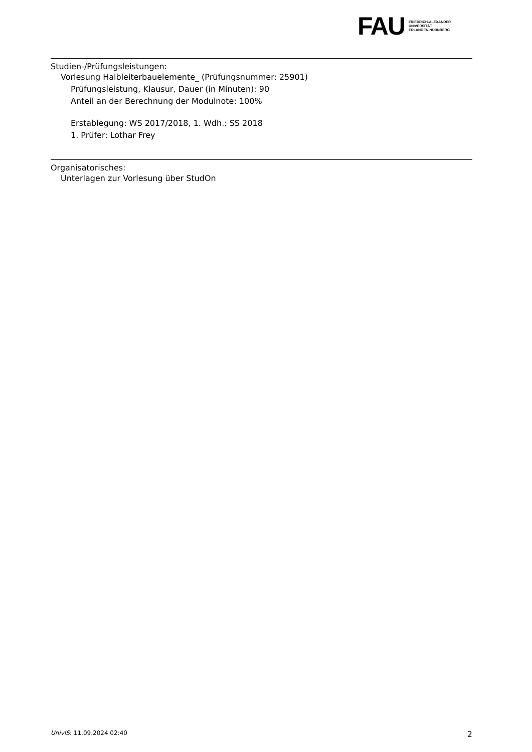FAU
FRIEDRICH-ALEXANDER
UNIVERSITÄT
ERLANGEN-NÜRNBERG
Studien-/Prüfungsleistungen:
Vorlesung Halbleiterbauelemente_ (Prüfungsnummer: 25901)
Prüfungsleistung, Klausur, Dauer (in Minuten): 90
Anteil an der Berechnung der Modulnote: 100%
Erstablegung: WS 2017/2018, 1. Wdh.: SS 2018
1. Prüfer: Lothar Frey
Organisatorisches:
Unterlagen zur Vorlesung über StudOn
UnivIS: 11.09.2024 02:40 2